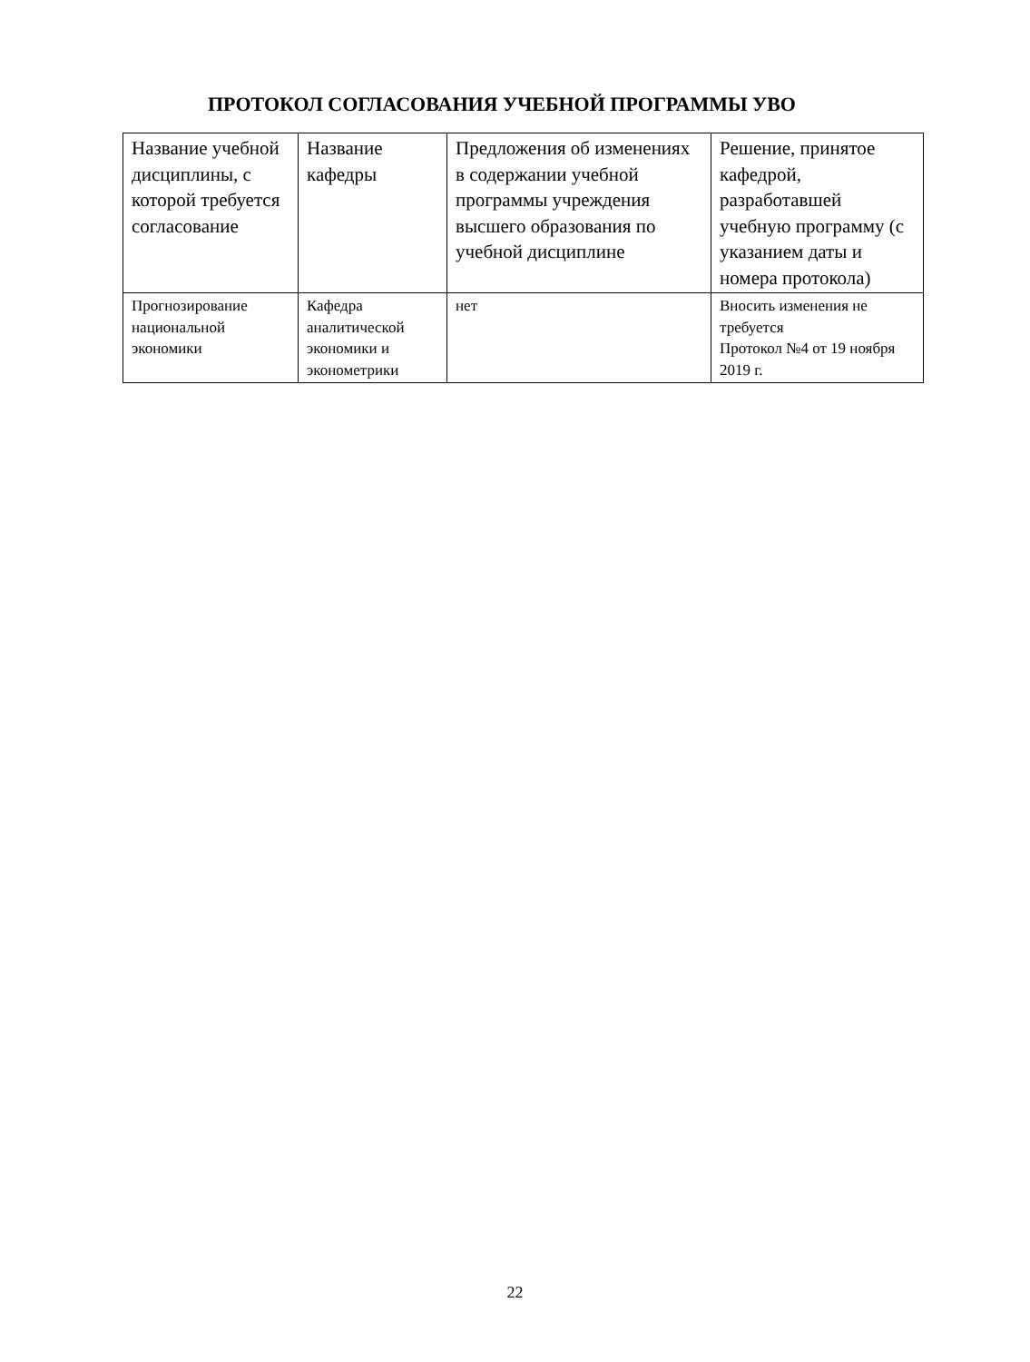ПРОТОКОЛ СОГЛАСОВАНИЯ УЧЕБНОЙ ПРОГРАММЫ УВО
| Название учебной дисциплины, с которой требуется согласование | Название кафедры | Предложения об изменениях в содержании учебной программы учреждения высшего образования по учебной дисциплине | Решение, принятое кафедрой, разработавшей учебную программу (с указанием даты и номера протокола) |
| --- | --- | --- | --- |
| Прогнозирование национальной экономики | Кафедра аналитической экономики и эконометрики | нет | Вносить изменения не требуется Протокол №4 от 19 ноября 2019 г. |
22